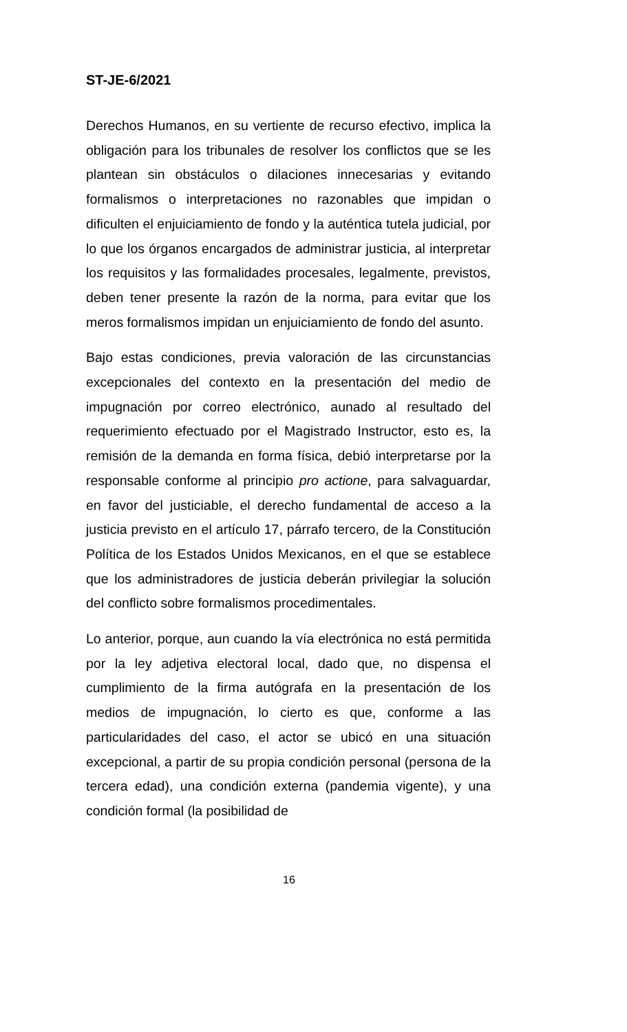ST-JE-6/2021
Derechos Humanos, en su vertiente de recurso efectivo, implica la obligación para los tribunales de resolver los conflictos que se les plantean sin obstáculos o dilaciones innecesarias y evitando formalismos o interpretaciones no razonables que impidan o dificulten el enjuiciamiento de fondo y la auténtica tutela judicial, por lo que los órganos encargados de administrar justicia, al interpretar los requisitos y las formalidades procesales, legalmente, previstos, deben tener presente la razón de la norma, para evitar que los meros formalismos impidan un enjuiciamiento de fondo del asunto.
Bajo estas condiciones, previa valoración de las circunstancias excepcionales del contexto en la presentación del medio de impugnación por correo electrónico, aunado al resultado del requerimiento efectuado por el Magistrado Instructor, esto es, la remisión de la demanda en forma física, debió interpretarse por la responsable conforme al principio pro actione, para salvaguardar, en favor del justiciable, el derecho fundamental de acceso a la justicia previsto en el artículo 17, párrafo tercero, de la Constitución Política de los Estados Unidos Mexicanos, en el que se establece que los administradores de justicia deberán privilegiar la solución del conflicto sobre formalismos procedimentales.
Lo anterior, porque, aun cuando la vía electrónica no está permitida por la ley adjetiva electoral local, dado que, no dispensa el cumplimiento de la firma autógrafa en la presentación de los medios de impugnación, lo cierto es que, conforme a las particularidades del caso, el actor se ubicó en una situación excepcional, a partir de su propia condición personal (persona de la tercera edad), una condición externa (pandemia vigente), y una condición formal (la posibilidad de
16